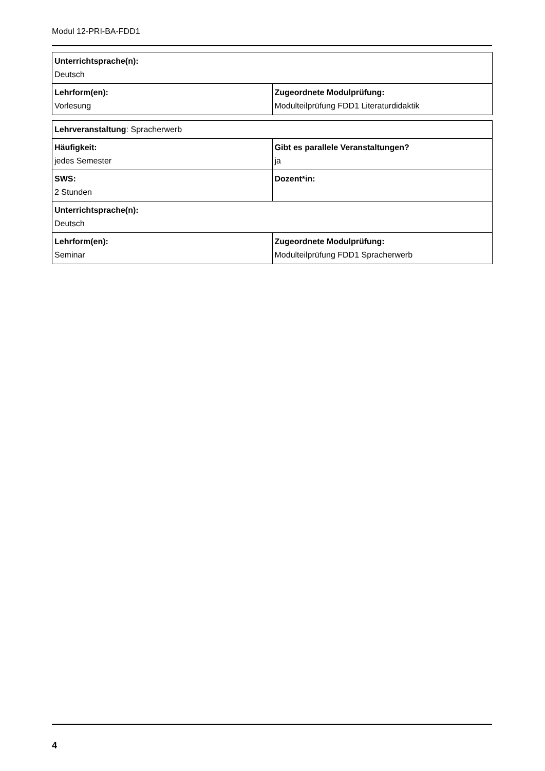Modul 12-PRI-BA-FDD1
| Unterrichtsprache(n): Deutsch | |
| Lehrform(en): Vorlesung | Zugeordnete Modulprüfung: Modulteilprüfung FDD1 Literaturdidaktik |
| Lehrveranstaltung : Spracherwerb | |
| Häufigkeit: jedes Semester | Gibt es parallele Veranstaltungen? ja |
| SWS: 2 Stunden | Dozent*in: |
| Unterrichtsprache(n): Deutsch | |
| Lehrform(en): Seminar | Zugeordnete Modulprüfung: Modulteilprüfung FDD1 Spracherwerb |
4